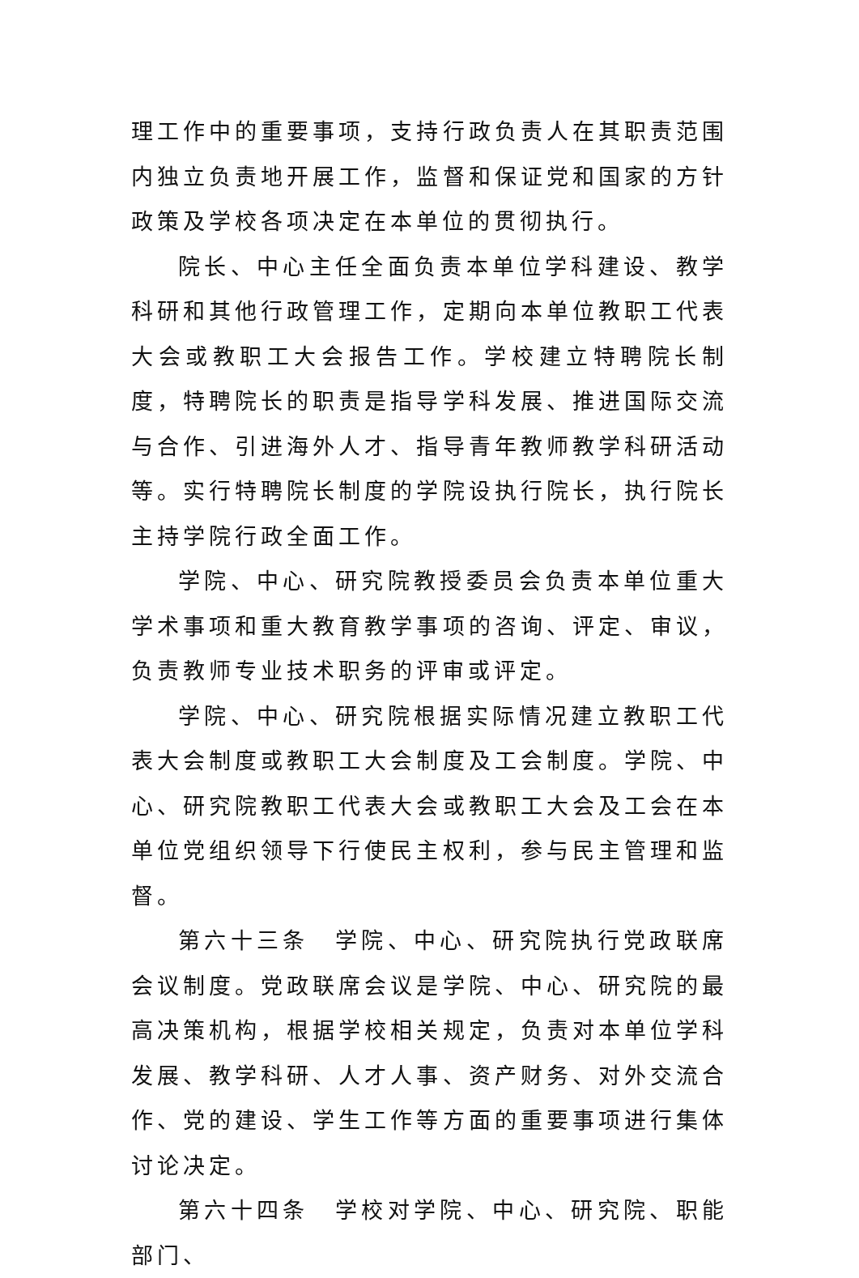理工作中的重要事项，支持行政负责人在其职责范围内独立负责地开展工作，监督和保证党和国家的方针政策及学校各项决定在本单位的贯彻执行。
院长、中心主任全面负责本单位学科建设、教学科研和其他行政管理工作，定期向本单位教职工代表大会或教职工大会报告工作。学校建立特聘院长制度，特聘院长的职责是指导学科发展、推进国际交流与合作、引进海外人才、指导青年教师教学科研活动等。实行特聘院长制度的学院设执行院长，执行院长主持学院行政全面工作。
学院、中心、研究院教授委员会负责本单位重大学术事项和重大教育教学事项的咨询、评定、审议，负责教师专业技术职务的评审或评定。
学院、中心、研究院根据实际情况建立教职工代表大会制度或教职工大会制度及工会制度。学院、中心、研究院教职工代表大会或教职工大会及工会在本单位党组织领导下行使民主权利，参与民主管理和监督。
第六十三条　学院、中心、研究院执行党政联席会议制度。党政联席会议是学院、中心、研究院的最高决策机构，根据学校相关规定，负责对本单位学科发展、教学科研、人才人事、资产财务、对外交流合作、党的建设、学生工作等方面的重要事项进行集体讨论决定。
第六十四条　学校对学院、中心、研究院、职能部门、